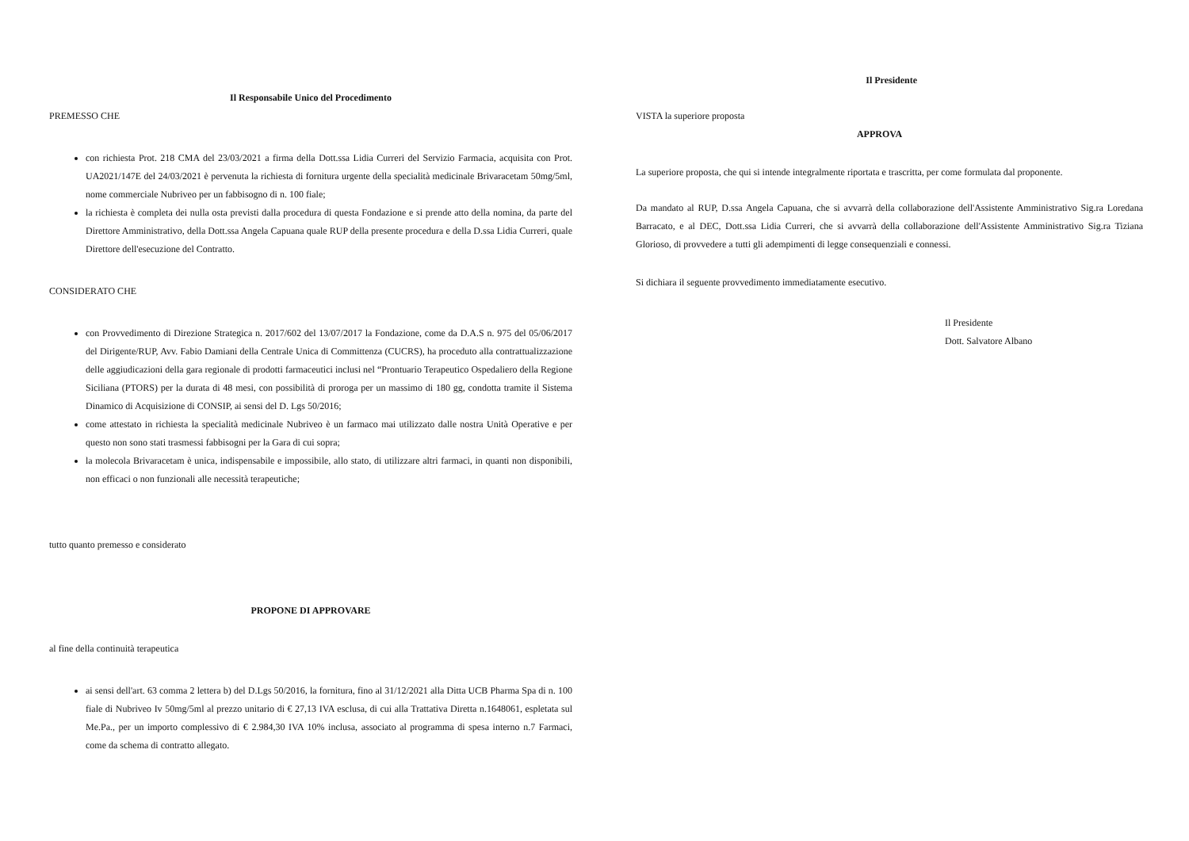Il Responsabile Unico del Procedimento
PREMESSO CHE
con richiesta Prot. 218 CMA del 23/03/2021 a firma della Dott.ssa Lidia Curreri del Servizio Farmacia, acquisita con Prot. UA2021/147E del 24/03/2021 è pervenuta la richiesta di fornitura urgente della specialità medicinale Brivaracetam 50mg/5ml, nome commerciale Nubriveo per un fabbisogno di n. 100 fiale;
la richiesta è completa dei nulla osta previsti dalla procedura di questa Fondazione e si prende atto della nomina, da parte del Direttore Amministrativo, della Dott.ssa Angela Capuana quale RUP della presente procedura e della D.ssa Lidia Curreri, quale Direttore dell'esecuzione del Contratto.
CONSIDERATO CHE
con Provvedimento di Direzione Strategica n. 2017/602 del 13/07/2017 la Fondazione, come da D.A.S n. 975 del 05/06/2017 del Dirigente/RUP, Avv. Fabio Damiani della Centrale Unica di Committenza (CUCRS), ha proceduto alla contrattualizzazione delle aggiudicazioni della gara regionale di prodotti farmaceutici inclusi nel “Prontuario Terapeutico Ospedaliero della Regione Siciliana (PTORS) per la durata di 48 mesi, con possibilità di proroga per un massimo di 180 gg, condotta tramite il Sistema Dinamico di Acquisizione di CONSIP, ai sensi del D. Lgs 50/2016;
come attestato in richiesta la specialità medicinale Nubriveo è un farmaco mai utilizzato dalle nostra Unità Operative e per questo non sono stati trasmessi fabbisogni per la Gara di cui sopra;
la molecola Brivaracetam è unica, indispensabile e impossibile, allo stato, di utilizzare altri farmaci, in quanti non disponibili, non efficaci o non funzionali alle necessità terapeutiche;
tutto quanto premesso e considerato
PROPONE DI APPROVARE
al fine della continuità terapeutica
ai sensi dell'art. 63 comma 2 lettera b) del D.Lgs 50/2016, la fornitura, fino al 31/12/2021 alla Ditta UCB Pharma Spa di n. 100 fiale di Nubriveo Iv 50mg/5ml al prezzo unitario di € 27,13 IVA esclusa, di cui alla Trattativa Diretta n.1648061, espletata sul Me.Pa., per un importo complessivo di € 2.984,30 IVA 10% inclusa, associato al programma di spesa interno n.7 Farmaci, come da schema di contratto allegato.
Il Presidente
VISTA la superiore proposta
APPROVA
La superiore proposta, che qui si intende integralmente riportata e trascritta, per come formulata dal proponente.
Da mandato al RUP, D.ssa Angela Capuana, che si avvarrà della collaborazione dell'Assistente Amministrativo Sig.ra Loredana Barracato, e al DEC, Dott.ssa Lidia Curreri, che si avvarrà della collaborazione dell'Assistente Amministrativo Sig.ra Tiziana Glorioso, di provvedere a tutti gli adempimenti di legge consequenziali e connessi.
Si dichiara il seguente provvedimento immediatamente esecutivo.
Il Presidente
Dott. Salvatore Albano